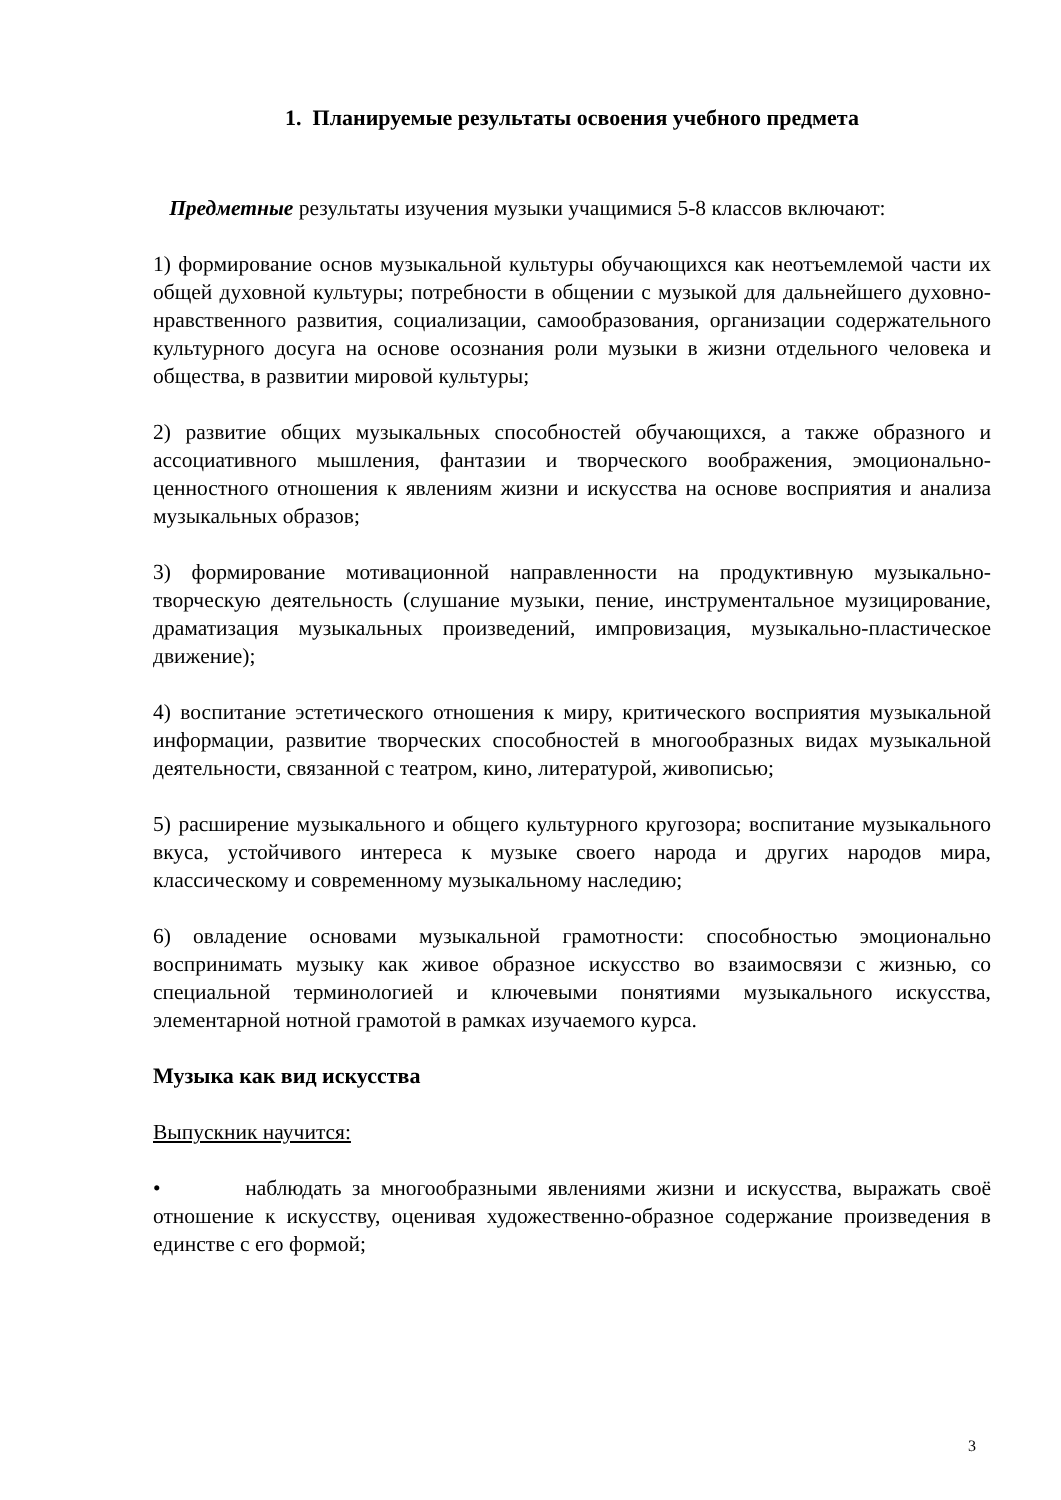1. Планируемые результаты освоения учебного предмета
Предметные результаты изучения музыки учащимися 5-8 классов включают:
1) формирование основ музыкальной культуры обучающихся как неотъемлемой части их общей духовной культуры; потребности в общении с музыкой для дальнейшего духовно-нравственного развития, социализации, самообразования, организации содержательного культурного досуга на основе осознания роли музыки в жизни отдельного человека и общества, в развитии мировой культуры;
2) развитие общих музыкальных способностей обучающихся, а также образного и ассоциативного мышления, фантазии и творческого воображения, эмоционально-ценностного отношения к явлениям жизни и искусства на основе восприятия и анализа музыкальных образов;
3) формирование мотивационной направленности на продуктивную музыкально-творческую деятельность (слушание музыки, пение, инструментальное музицирование, драматизация музыкальных произведений, импровизация, музыкально-пластическое движение);
4) воспитание эстетического отношения к миру, критического восприятия музыкальной информации, развитие творческих способностей в многообразных видах музыкальной деятельности, связанной с театром, кино, литературой, живописью;
5) расширение музыкального и общего культурного кругозора; воспитание музыкального вкуса, устойчивого интереса к музыке своего народа и других народов мира, классическому и современному музыкальному наследию;
6) овладение основами музыкальной грамотности: способностью эмоционально воспринимать музыку как живое образное искусство во взаимосвязи с жизнью, со специальной терминологией и ключевыми понятиями музыкального искусства, элементарной нотной грамотой в рамках изучаемого курса.
Музыка как вид искусства
Выпускник научится:
• наблюдать за многообразными явлениями жизни и искусства, выражать своё отношение к искусству, оценивая художественно-образное содержание произведения в единстве с его формой;
3